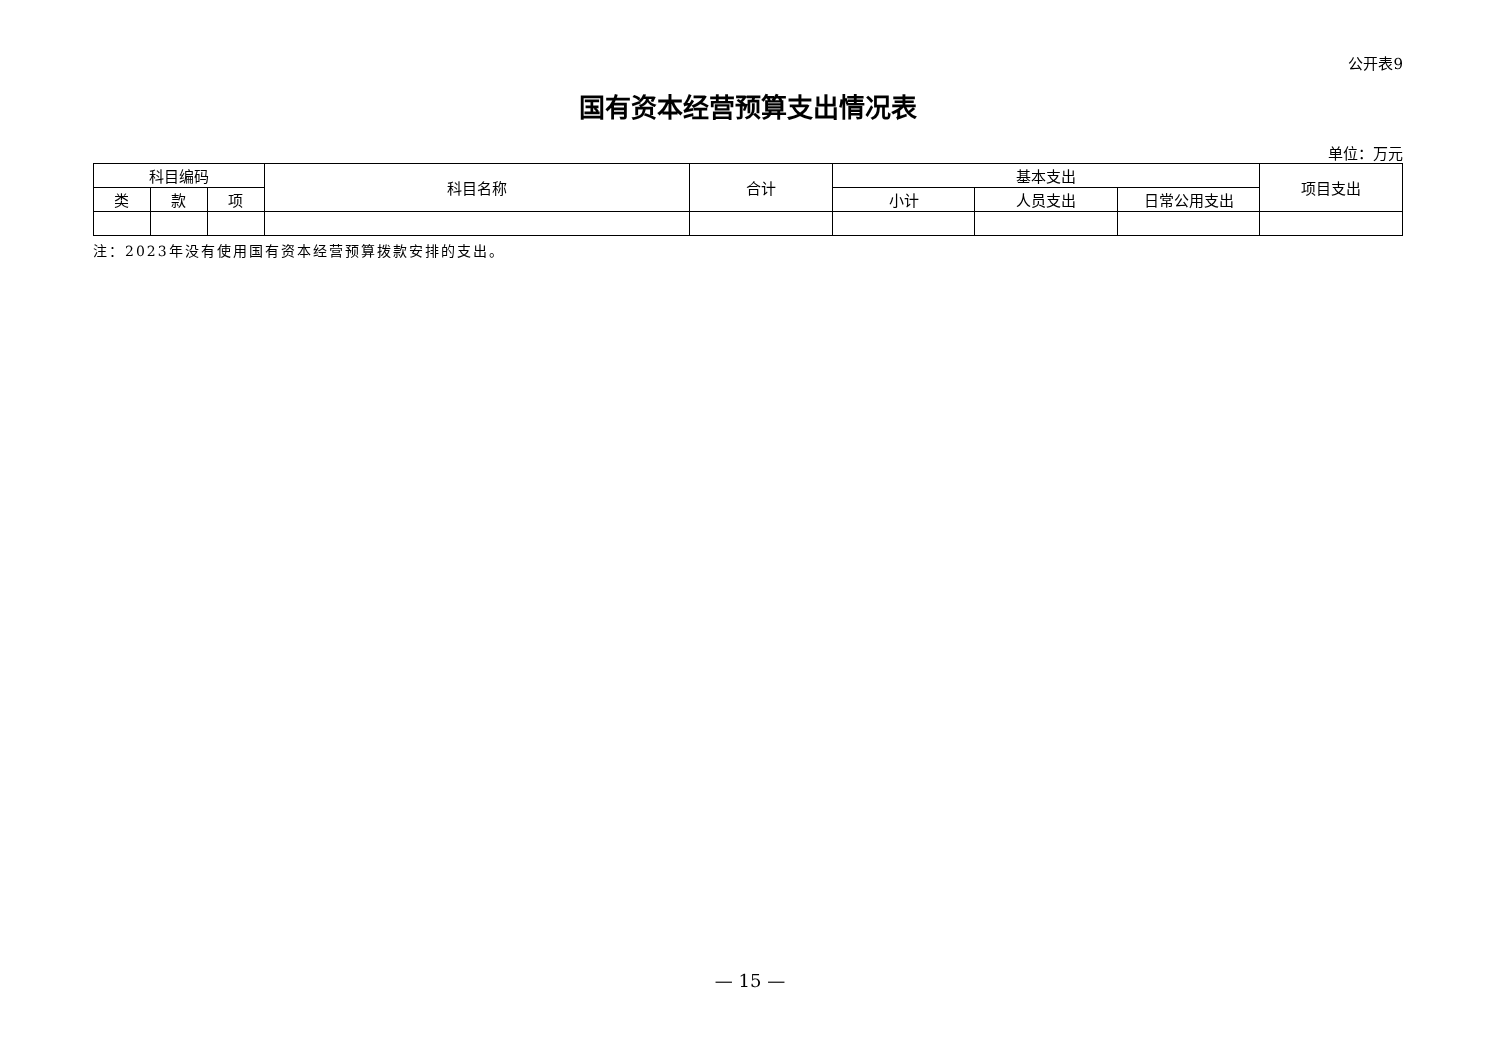公开表9
国有资本经营预算支出情况表
单位：万元
| 科目编码 | | | 科目名称 | 合计 | 基本支出 | | | 项目支出 |
| --- | --- | --- | --- | --- | --- | --- | --- | --- |
| 类 | 款 | 项 | | | 小计 | 人员支出 | 日常公用支出 | |
注：2023年没有使用国有资本经营预算拨款安排的支出。
— 15 —